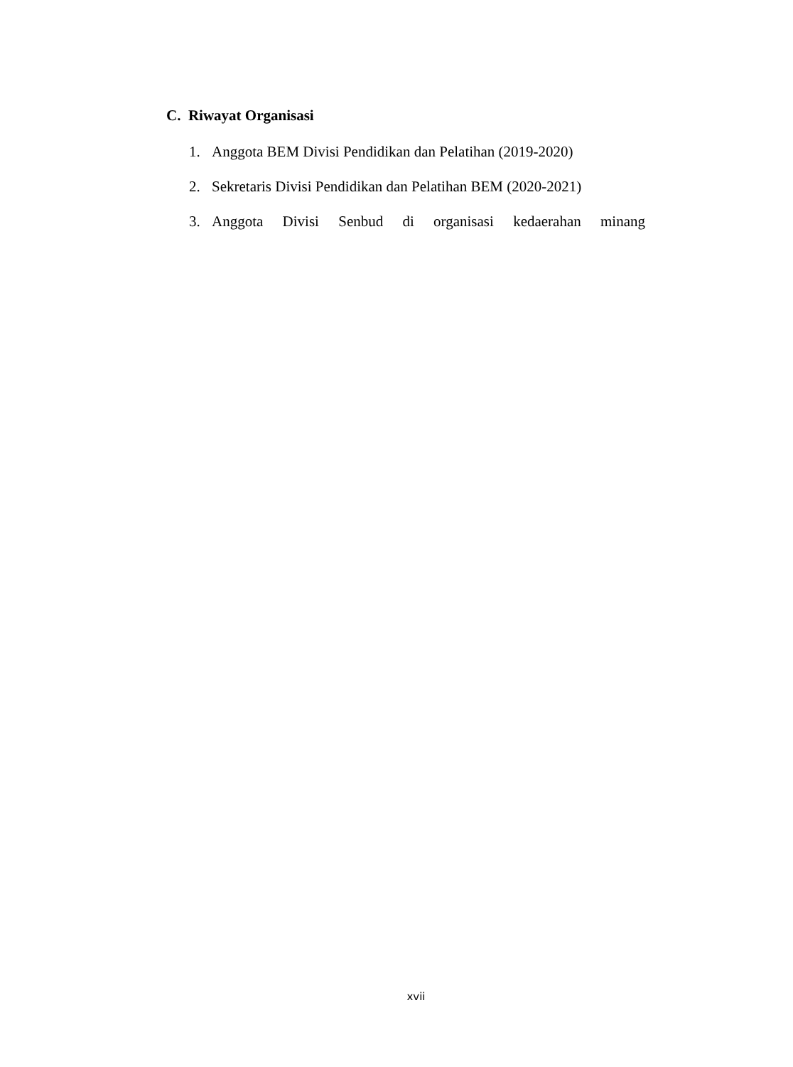C. Riwayat Organisasi
1. Anggota BEM Divisi Pendidikan dan Pelatihan (2019-2020)
2. Sekretaris Divisi Pendidikan dan Pelatihan BEM (2020-2021)
3. Anggota Divisi Senbud di organisasi kedaerahan minang
xvii